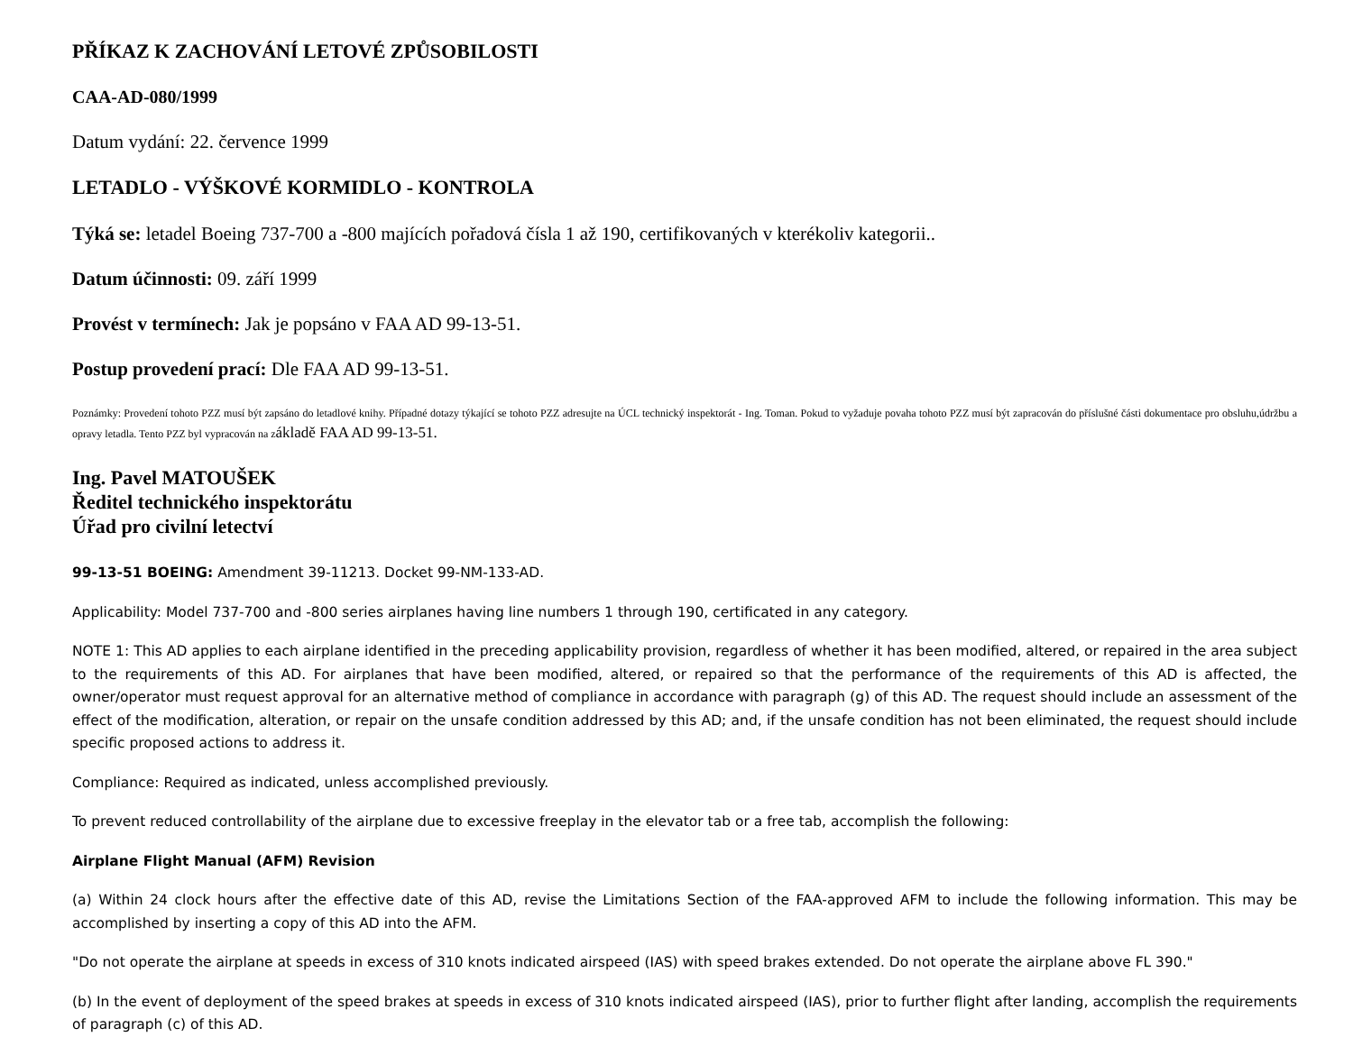PŘÍKAZ K ZACHOVÁNÍ LETOVÉ ZPŮSOBILOSTI
CAA-AD-080/1999
Datum vydání: 22. července 1999
LETADLO - VÝŠKOVÉ KORMIDLO - KONTROLA
Týká se: letadel Boeing 737-700 a -800 majících pořadová čísla 1 až 190, certifikovaných v kterékoliv kategorii..
Datum účinnosti: 09. září 1999
Provést v termínech: Jak je popsáno v FAA AD 99-13-51.
Postup provedení prací: Dle FAA AD 99-13-51.
Poznámky: Provedení tohoto PZZ musí být zapsáno do letadlové knihy. Případné dotazy týkající se tohoto PZZ adresujte na ÚCL technický inspektorát - Ing. Toman. Pokud to vyžaduje povaha tohoto PZZ musí být zapracován do příslušné části dokumentace pro obsluhu,údržbu a opravy letadla. Tento PZZ byl vypracován na základě FAA AD 99-13-51.
Ing. Pavel MATOUŠEK
Ředitel technického inspektorátu
Úřad pro civilní letectví
99-13-51 BOEING: Amendment 39-11213. Docket 99-NM-133-AD.
Applicability: Model 737-700 and -800 series airplanes having line numbers 1 through 190, certificated in any category.
NOTE 1: This AD applies to each airplane identified in the preceding applicability provision, regardless of whether it has been modified, altered, or repaired in the area subject to the requirements of this AD. For airplanes that have been modified, altered, or repaired so that the performance of the requirements of this AD is affected, the owner/operator must request approval for an alternative method of compliance in accordance with paragraph (g) of this AD. The request should include an assessment of the effect of the modification, alteration, or repair on the unsafe condition addressed by this AD; and, if the unsafe condition has not been eliminated, the request should include specific proposed actions to address it.
Compliance: Required as indicated, unless accomplished previously.
To prevent reduced controllability of the airplane due to excessive freeplay in the elevator tab or a free tab, accomplish the following:
Airplane Flight Manual (AFM) Revision
(a) Within 24 clock hours after the effective date of this AD, revise the Limitations Section of the FAA-approved AFM to include the following information. This may be accomplished by inserting a copy of this AD into the AFM.
"Do not operate the airplane at speeds in excess of 310 knots indicated airspeed (IAS) with speed brakes extended. Do not operate the airplane above FL 390."
(b) In the event of deployment of the speed brakes at speeds in excess of 310 knots indicated airspeed (IAS), prior to further flight after landing, accomplish the requirements of paragraph (c) of this AD.